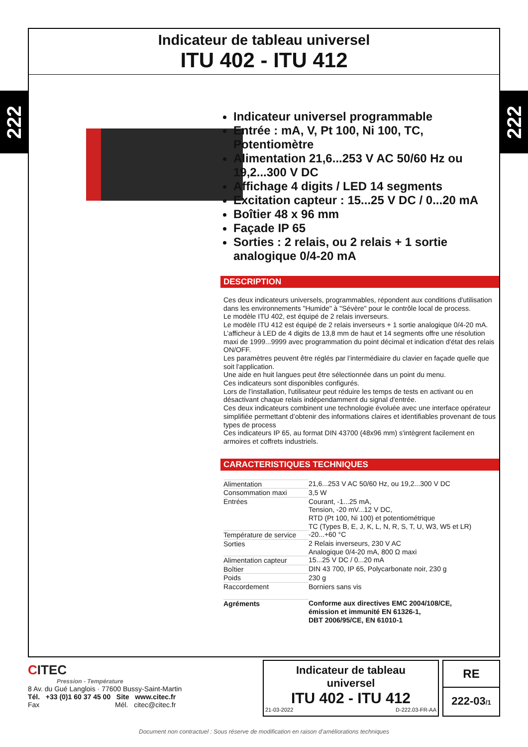222
222
Indicateur de tableau universel
ITU 402 - ITU 412
Indicateur universel programmable
Entrée : mA, V, Pt 100, Ni 100, TC, Potentiomètre
Alimentation 21,6...253 V AC 50/60 Hz ou 19,2...300 V DC
Affichage 4 digits / LED 14 segments
Excitation capteur : 15...25 V DC / 0...20 mA
Boîtier 48 x 96 mm
Façade IP 65
Sorties : 2 relais, ou 2 relais + 1 sortie analogique 0/4-20 mA
DESCRIPTION
Ces deux indicateurs universels, programmables, répondent aux conditions d'utilisation dans les environnements "Humide" à "Sévère" pour le contrôle local de process.
Le modèle ITU 402, est équipé de 2 relais inverseurs.
Le modèle ITU 412 est équipé de 2 relais inverseurs + 1 sortie analogique 0/4-20 mA.
L’afficheur à LED de 4 digits de 13,8 mm de haut et 14 segments offre une résolution maxi de 1999...9999 avec programmation du point décimal et indication d'état des relais ON/OFF.
Les paramètres peuvent être réglés par l’intermédiaire du clavier en façade quelle que soit l'application.
Une aide en huit langues peut être sélectionnée dans un point du menu.
Ces indicateurs sont disponibles configurés.
Lors de l'installation, l'utilisateur peut réduire les temps de tests en activant ou en désactivant chaque relais indépendamment du signal d'entrée.
Ces deux indicateurs combinent une technologie évoluée avec une interface opérateur simplifiée permettant d’obtenir des informations claires et identifiables provenant de tous types de process
Ces indicateurs IP 65, au format DIN 43700 (48x96 mm) s'intègrent facilement en armoires et coffrets industriels.
CARACTERISTIQUES TECHNIQUES
| Alimentation | 21,6...253 V AC 50/60 Hz, ou 19,2...300 V DC |
| Consommation maxi | 3,5 W |
| Entrées | Courant, -1...25 mA, Tension, -20 mV...12 V DC, RTD (Pt 100, Ni 100) et potentiométrique TC (Types B, E, J, K, L, N, R, S, T, U, W3, W5 et LR) |
| Température de service | -20...+60 °C |
| Sorties | 2 Relais inverseurs, 230 V AC Analogique 0/4-20 mA, 800 Ω maxi |
| Alimentation capteur | 15...25 V DC / 0...20 mA |
| Boîtier | DIN 43 700, IP 65, Polycarbonate noir, 230 g |
| Poids | 230 g |
| Raccordement | Borniers sans vis |
| Agréments | Conforme aux directives EMC 2004/108/CE, émission et immunité EN 61326-1, DBT 2006/95/CE, EN 61010-1 |
CITEC
Pression - Température
8 Av. du Gué Langlois · 77600 Bussy-Saint-Martin
Tél. +33 (0)1 60 37 45 00 Site www.citec.fr
Fax Mél. citec@citec.fr
Indicateur de tableau
universel
ITU 402 - ITU 412
21-03-2022 D-222.03-FR-AA
RE
222-03/1
Document non contractuel : Sous réserve de modification en raison d’améliorations techniques